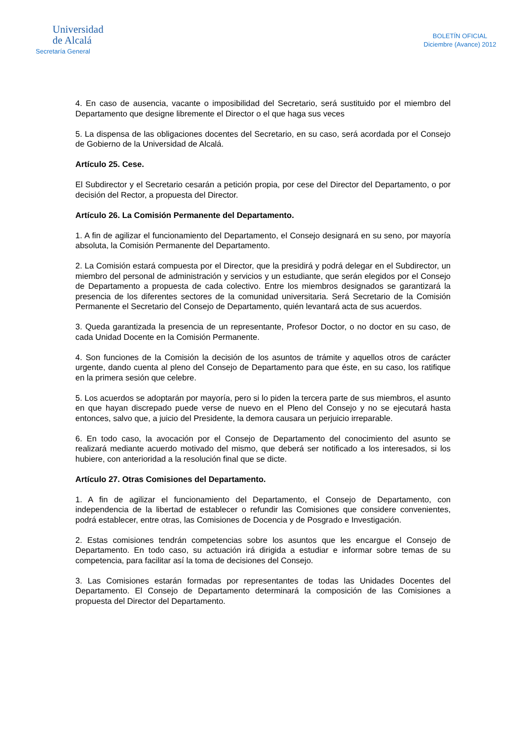Universidad
de Alcalá
Secretaría General
BOLETÍN OFICIAL
Diciembre (Avance) 2012
4. En caso de ausencia, vacante o imposibilidad del Secretario, será sustituido por el miembro del Departamento que designe libremente el Director o el que haga sus veces
5. La dispensa de las obligaciones docentes del Secretario, en su caso, será acordada por el Consejo de Gobierno de la Universidad de Alcalá.
Artículo 25. Cese.
El Subdirector y el Secretario cesarán a petición propia, por cese del Director del Departamento, o por decisión del Rector, a propuesta del Director.
Artículo 26. La Comisión Permanente del Departamento.
1. A fin de agilizar el funcionamiento del Departamento, el Consejo designará en su seno, por mayoría absoluta, la Comisión Permanente del Departamento.
2. La Comisión estará compuesta por el Director, que la presidirá y podrá delegar en el Subdirector, un miembro del personal de administración y servicios y un estudiante, que serán elegidos por el Consejo de Departamento a propuesta de cada colectivo. Entre los miembros designados se garantizará la presencia de los diferentes sectores de la comunidad universitaria. Será Secretario de la Comisión Permanente el Secretario del Consejo de Departamento, quién levantará acta de sus acuerdos.
3. Queda garantizada la presencia de un representante, Profesor Doctor, o no doctor en su caso, de cada Unidad Docente en la Comisión Permanente.
4. Son funciones de la Comisión la decisión de los asuntos de trámite y aquellos otros de carácter urgente, dando cuenta al pleno del Consejo de Departamento para que éste, en su caso, los ratifique en la primera sesión que celebre.
5. Los acuerdos se adoptarán por mayoría, pero si lo piden la tercera parte de sus miembros, el asunto en que hayan discrepado puede verse de nuevo en el Pleno del Consejo y no se ejecutará hasta entonces, salvo que, a juicio del Presidente, la demora causara un perjuicio irreparable.
6. En todo caso, la avocación por el Consejo de Departamento del conocimiento del asunto se realizará mediante acuerdo motivado del mismo, que deberá ser notificado a los interesados, si los hubiere, con anterioridad a la resolución final que se dicte.
Artículo 27. Otras Comisiones del Departamento.
1. A fin de agilizar el funcionamiento del Departamento, el Consejo de Departamento, con independencia de la libertad de establecer o refundir las Comisiones que considere convenientes, podrá establecer, entre otras, las Comisiones de Docencia y de Posgrado e Investigación.
2. Estas comisiones tendrán competencias sobre los asuntos que les encargue el Consejo de Departamento. En todo caso, su actuación irá dirigida a estudiar e informar sobre temas de su competencia, para facilitar así la toma de decisiones del Consejo.
3. Las Comisiones estarán formadas por representantes de todas las Unidades Docentes del Departamento. El Consejo de Departamento determinará la composición de las Comisiones a propuesta del Director del Departamento.